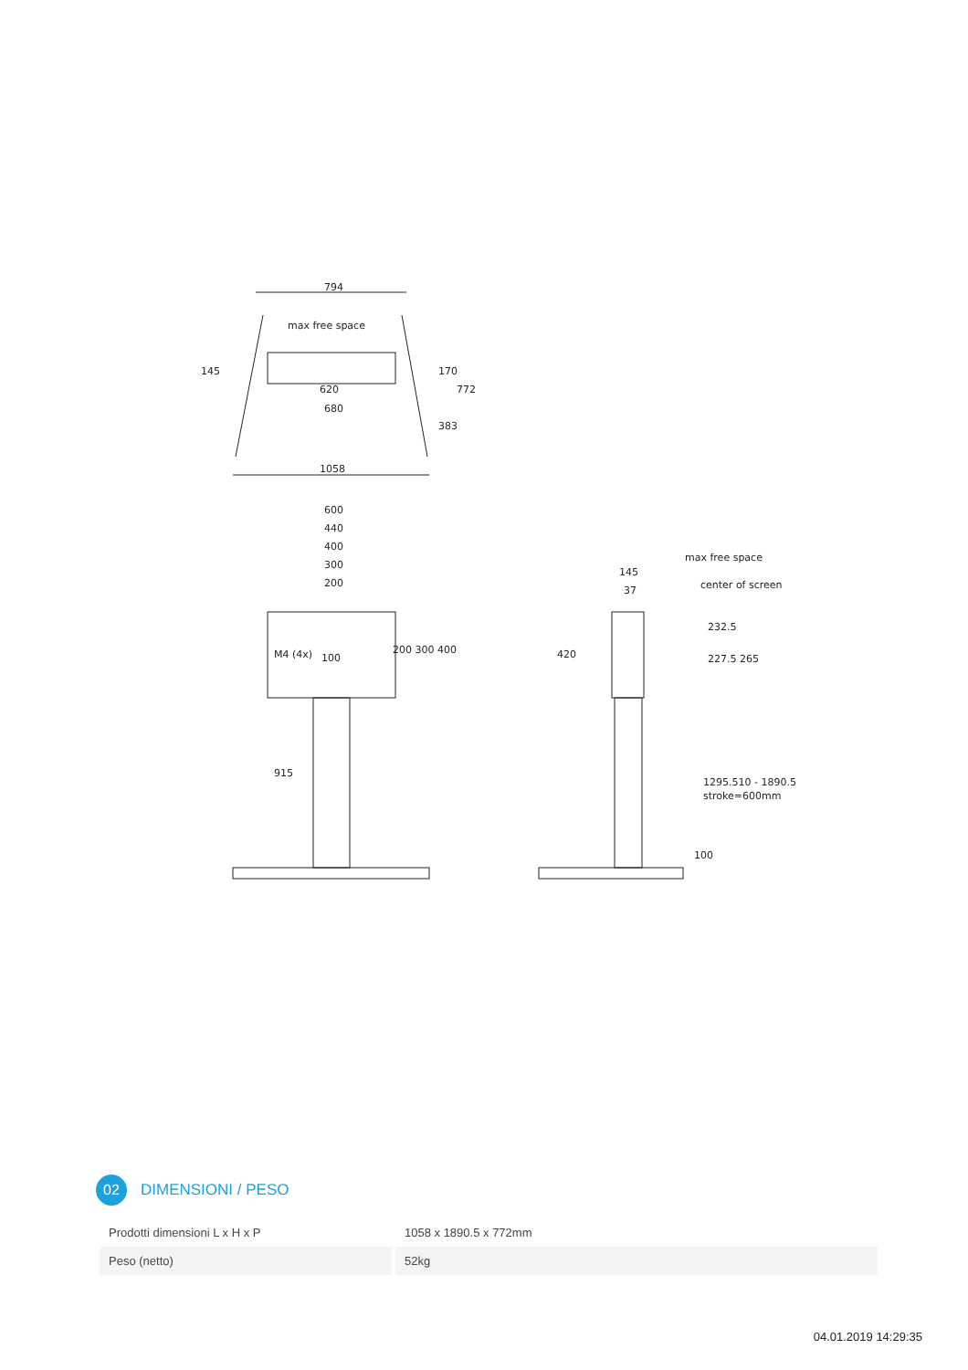794
max free space
620
680
1058
600
440
400
300
200
M4 (4x)
100
max free space
center of screen
145
37
200 300 400
232.5
227.5 265
420
915
1295.510 - 1890.5
stroke=600mm
100
145
170
772
383
02
DIMENSIONI / PESO
| Prodotti dimensioni L x H x P | 1058 x 1890.5 x 772mm |
| Peso (netto) | 52kg |
04.01.2019 14:29:35